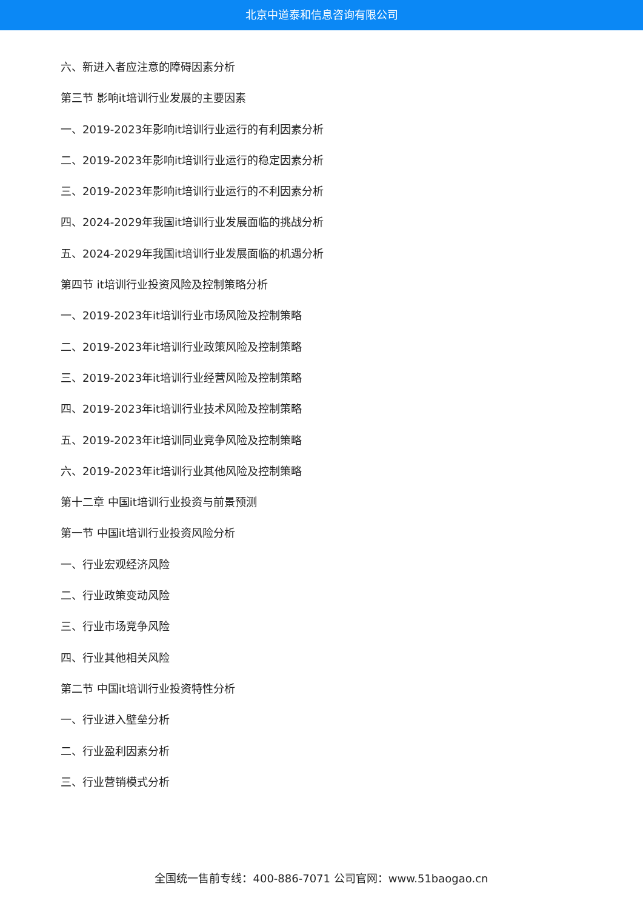北京中道泰和信息咨询有限公司
六、新进入者应注意的障碍因素分析
第三节 影响it培训行业发展的主要因素
一、2019-2023年影响it培训行业运行的有利因素分析
二、2019-2023年影响it培训行业运行的稳定因素分析
三、2019-2023年影响it培训行业运行的不利因素分析
四、2024-2029年我国it培训行业发展面临的挑战分析
五、2024-2029年我国it培训行业发展面临的机遇分析
第四节 it培训行业投资风险及控制策略分析
一、2019-2023年it培训行业市场风险及控制策略
二、2019-2023年it培训行业政策风险及控制策略
三、2019-2023年it培训行业经营风险及控制策略
四、2019-2023年it培训行业技术风险及控制策略
五、2019-2023年it培训同业竞争风险及控制策略
六、2019-2023年it培训行业其他风险及控制策略
第十二章 中国it培训行业投资与前景预测
第一节 中国it培训行业投资风险分析
一、行业宏观经济风险
二、行业政策变动风险
三、行业市场竞争风险
四、行业其他相关风险
第二节 中国it培训行业投资特性分析
一、行业进入壁垒分析
二、行业盈利因素分析
三、行业营销模式分析
全国统一售前专线：400-886-7071 公司官网：www.51baogao.cn